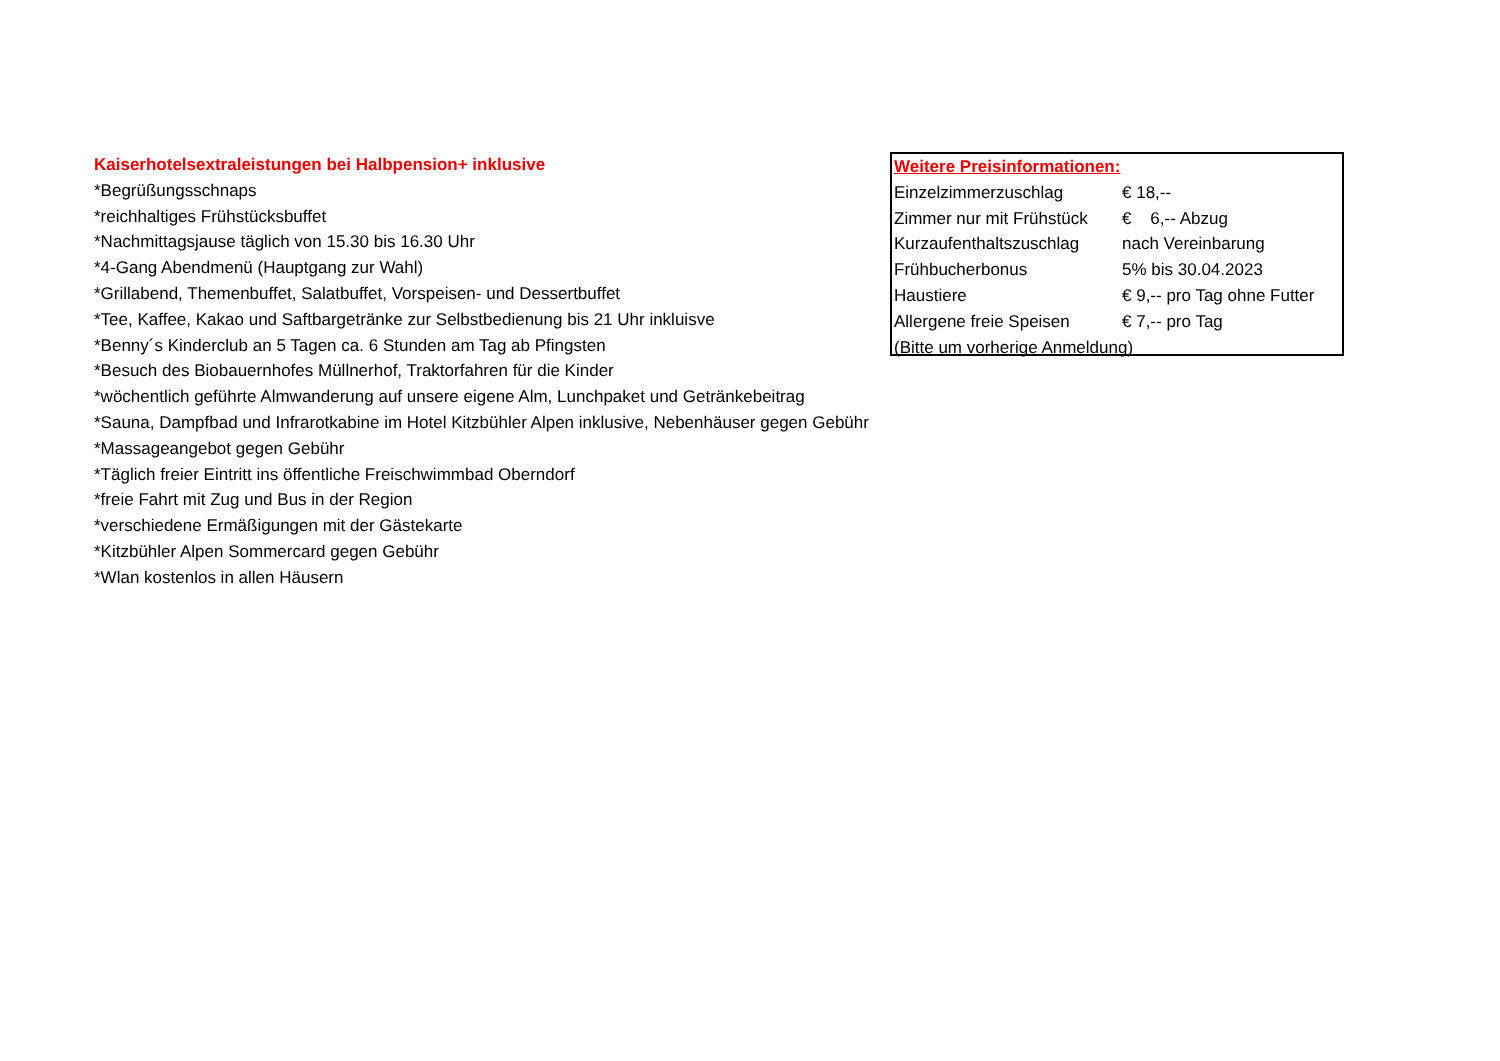Kaiserhotelsextraleistungen bei Halbpension+ inklusive
*Begrüßungsschnaps
*reichhaltiges Frühstücksbuffet
*Nachmittagsjause täglich von 15.30 bis 16.30 Uhr
*4-Gang Abendmenü (Hauptgang zur Wahl)
*Grillabend, Themenbuffet, Salatbuffet, Vorspeisen- und Dessertbuffet
*Tee, Kaffee, Kakao und Saftbargetränke zur Selbstbedienung bis 21 Uhr inkluisve
*Benny´s Kinderclub an 5 Tagen ca. 6 Stunden am Tag ab Pfingsten
*Besuch des Biobauernhofes Müllnerhof, Traktorfahren für die Kinder
*wöchentlich geführte Almwanderung auf unsere eigene Alm, Lunchpaket und Getränkebeitrag
*Sauna, Dampfbad und Infrarotkabine im Hotel Kitzbühler Alpen inklusive, Nebenhäuser gegen Gebühr
*Massageangebot gegen Gebühr
*Täglich freier Eintritt ins öffentliche Freischwimmbad Oberndorf
*freie Fahrt mit Zug und Bus in der Region
*verschiedene Ermäßigungen mit der Gästekarte
*Kitzbühler Alpen Sommercard gegen Gebühr
*Wlan kostenlos in allen Häusern
| Weitere Preisinformationen: | |
| --- | --- |
| Einzelzimmerzuschlag | € 18,-- |
| Zimmer nur mit Frühstück | € 6,-- Abzug |
| Kurzaufenthaltszuschlag | nach Vereinbarung |
| Frühbucherbonus | 5% bis 30.04.2023 |
| Haustiere | € 9,-- pro Tag ohne Futter |
| Allergene freie Speisen | € 7,-- pro Tag |
| (Bitte um vorherige Anmeldung) | |